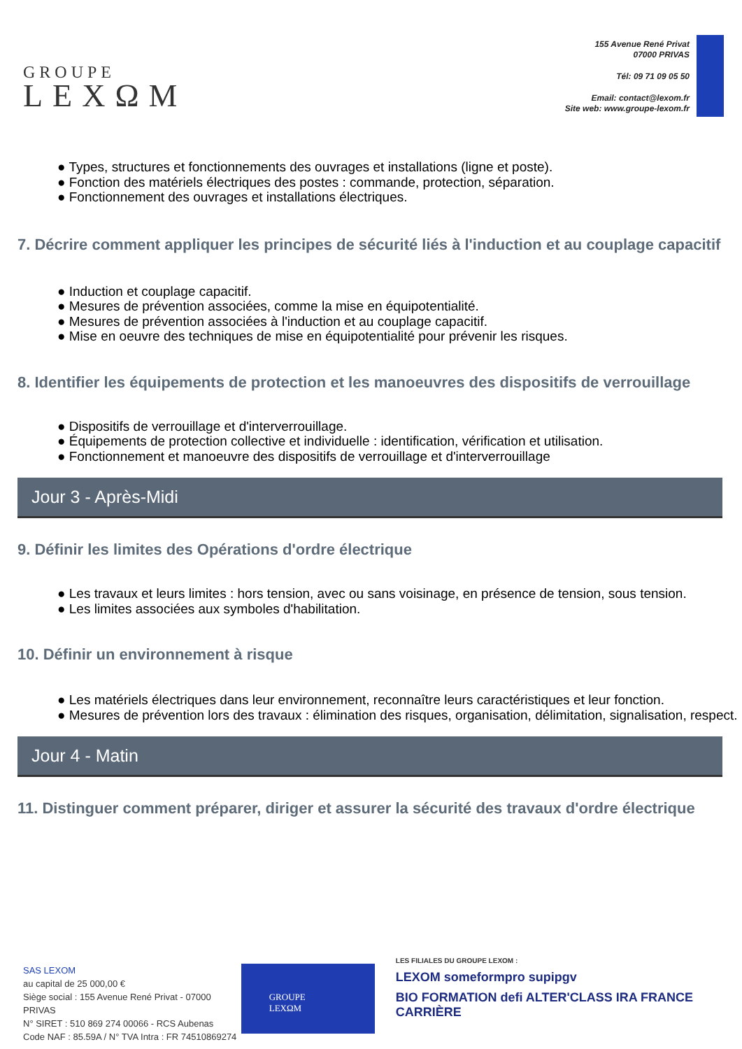GROUPE
LEXΩM
155 Avenue René Privat
07000 PRIVAS
Tél: 09 71 09 05 50
Email: contact@lexom.fr
Site web: www.groupe-lexom.fr
● Types, structures et fonctionnements des ouvrages et installations (ligne et poste).
● Fonction des matériels électriques des postes : commande, protection, séparation.
● Fonctionnement des ouvrages et installations électriques.
7. Décrire comment appliquer les principes de sécurité liés à l'induction et au couplage capacitif
● Induction et couplage capacitif.
● Mesures de prévention associées, comme la mise en équipotentialité.
● Mesures de prévention associées à l'induction et au couplage capacitif.
● Mise en oeuvre des techniques de mise en équipotentialité pour prévenir les risques.
8. Identifier les équipements de protection et les manoeuvres des dispositifs de verrouillage
● Dispositifs de verrouillage et d'interverrouillage.
● Équipements de protection collective et individuelle : identification, vérification et utilisation.
● Fonctionnement et manoeuvre des dispositifs de verrouillage et d'interverrouillage
Jour 3 - Après-Midi
9. Définir les limites des Opérations d'ordre électrique
● Les travaux et leurs limites : hors tension, avec ou sans voisinage, en présence de tension, sous tension.
● Les limites associées aux symboles d'habilitation.
10. Définir un environnement à risque
● Les matériels électriques dans leur environnement, reconnaître leurs caractéristiques et leur fonction.
● Mesures de prévention lors des travaux : élimination des risques, organisation, délimitation, signalisation, respect.
Jour 4 - Matin
11. Distinguer comment préparer, diriger et assurer la sécurité des travaux d'ordre électrique
SAS LEXOM
au capital de 25 000,00 €
Siège social : 155 Avenue René Privat - 07000 PRIVAS
N° SIRET : 510 869 274 00066 - RCS Aubenas
Code NAF : 85.59A / N° TVA Intra : FR 74510869274
GROUPE
LEXΩM
LES FILIALES DU GROUPE LEXOM :
LEXOM someformpro supipgv
BIO FORMATION defi ALTER'CLASS IRA FRANCE CARRIÈRE